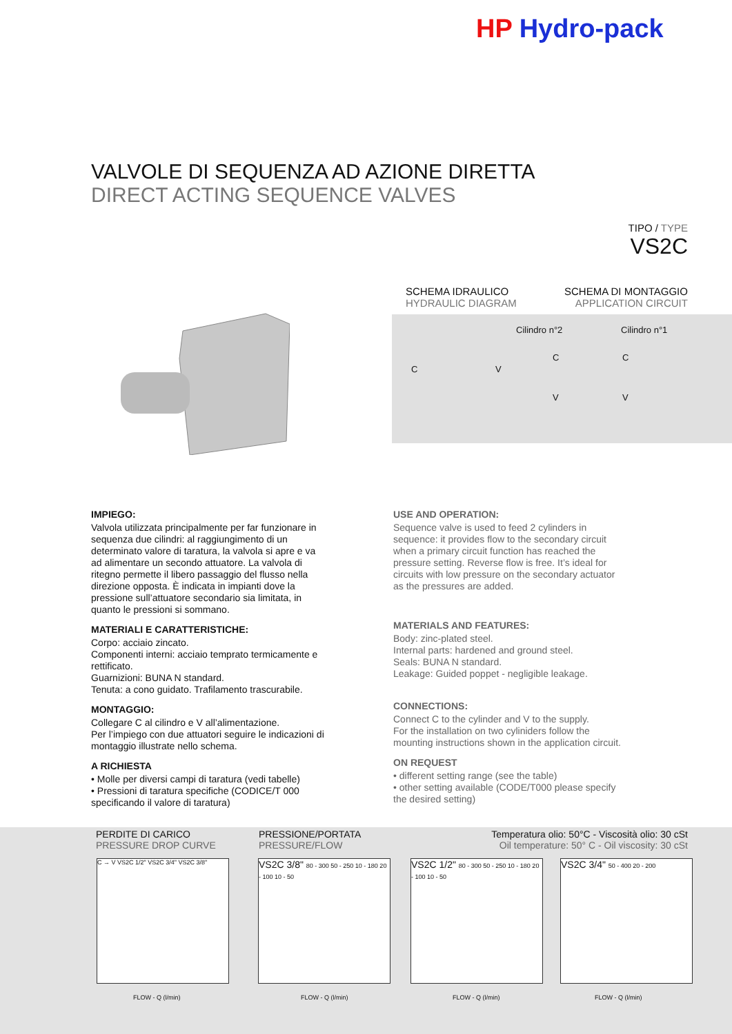HP Hydro-pack
VALVOLE DI SEQUENZA AD AZIONE DIRETTA
DIRECT ACTING SEQUENCE VALVES
TIPO / TYPE
VS2C
SCHEMA IDRAULICO
HYDRAULIC DIAGRAM
SCHEMA DI MONTAGGIO
APPLICATION CIRCUIT
Cilindro n°2 Cilindro n°1
C V
C C
V V
IMPIEGO:
Valvola utilizzata principalmente per far funzionare in sequenza due cilindri: al raggiungimento di un determinato valore di taratura, la valvola si apre e va ad alimentare un secondo attuatore. La valvola di ritegno permette il libero passaggio del flusso nella direzione opposta. È indicata in impianti dove la pressione sull’attuatore secondario sia limitata, in quanto le pressioni si sommano.
MATERIALI E CARATTERISTICHE:
Corpo: acciaio zincato.
Componenti interni: acciaio temprato termicamente e rettificato.
Guarnizioni: BUNA N standard.
Tenuta: a cono guidato. Trafilamento trascurabile.
MONTAGGIO:
Collegare C al cilindro e V all’alimentazione.
Per l’impiego con due attuatori seguire le indicazioni di montaggio illustrate nello schema.
A RICHIESTA
• Molle per diversi campi di taratura (vedi tabelle)
• Pressioni di taratura specifiche (CODICE/T 000 specificando il valore di taratura)
USE AND OPERATION:
Sequence valve is used to feed 2 cylinders in sequence: it provides flow to the secondary circuit when a primary circuit function has reached the pressure setting. Reverse flow is free. It’s ideal for circuits with low pressure on the secondary actuator as the pressures are added.
MATERIALS AND FEATURES:
Body: zinc-plated steel.
Internal parts: hardened and ground steel.
Seals: BUNA N standard.
Leakage: Guided poppet - negligible leakage.
CONNECTIONS:
Connect C to the cylinder and V to the supply.
For the installation on two cyliniders follow the mounting instructions shown in the application circuit.
ON REQUEST
• different setting range (see the table)
• other setting available (CODE/T000 please specify the desired setting)
PERDITE DI CARICO
PRESSURE DROP CURVE
PRESSIONE/PORTATA
PRESSURE/FLOW
Temperatura olio: 50°C - Viscosità olio: 30 cSt
Oil temperature: 50° C - Oil viscosity: 30 cSt
C → V VS2C 1/2" VS2C 3/4" VS2C 3/8"
VS2C 3/8" 80 - 300 50 - 250 10 - 180 20 - 100 10 - 50
VS2C 1/2" 80 - 300 50 - 250 10 - 180 20 - 100 10 - 50
VS2C 3/4" 50 - 400 20 - 200
FLOW - Q (l/min) FLOW - Q (l/min) FLOW - Q (l/min) FLOW - Q (l/min)